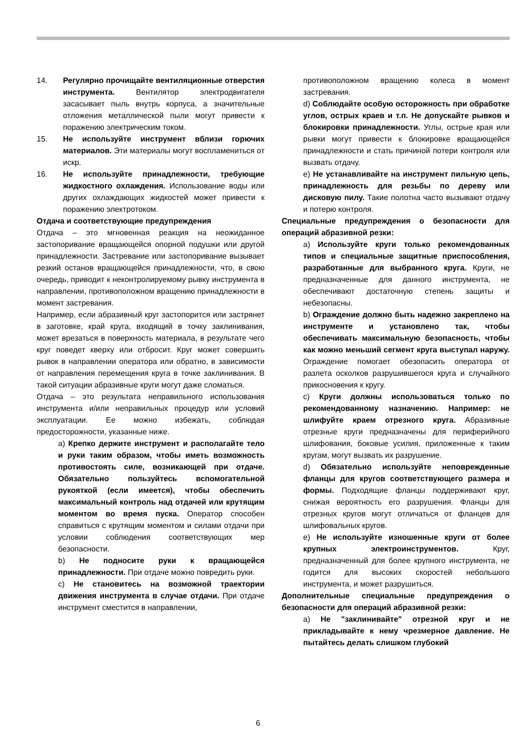14. Регулярно прочищайте вентиляционные отверстия инструмента. Вентилятор электродвигателя засасывает пыль внутрь корпуса, а значительные отложения металлической пыли могут привести к поражению электрическим током.
15. Не используйте инструмент вблизи горючих материалов. Эти материалы могут воспламениться от искр.
16. Не используйте принадлежности, требующие жидкостного охлаждения. Использование воды или других охлаждающих жидкостей может привести к поражению электротоком.
Отдача и соответствующие предупреждения
Отдача – это мгновенная реакция на неожиданное застопоривание вращающейся опорной подушки или другой принадлежности. Застревание или застопоривание вызывает резкий останов вращающейся принадлежности, что, в свою очередь, приводит к неконтролируемому рывку инструмента в направлении, противоположном вращению принадлежности в момент застревания.
Например, если абразивный круг застопорится или застрянет в заготовке, край круга, входящий в точку заклинивания, может врезаться в поверхность материала, в результате чего круг поведет кверху или отбросит. Круг может совершить рывок в направлении оператора или обратно, в зависимости от направления перемещения круга в точке заклинивания. В такой ситуации абразивные круги могут даже сломаться.
Отдача – это результата неправильного использования инструмента и/или неправильных процедур или условий эксплуатации. Ее можно избежать, соблюдая предосторожности, указанные ниже.
a) Крепко держите инструмент и располагайте тело и руки таким образом, чтобы иметь возможность противостоять силе, возникающей при отдаче. Обязательно пользуйтесь вспомогательной рукояткой (если имеется), чтобы обеспечить максимальный контроль над отдачей или крутящим моментом во время пуска. Оператор способен справиться с крутящим моментом и силами отдачи при условии соблюдения соответствующих мер безопасности.
b) Не подносите руки к вращающейся принадлежности. При отдаче можно повредить руки.
c) Не становитесь на возможной траектории движения инструмента в случае отдачи. При отдаче инструмент сместится в направлении,
противоположном вращению колеса в момент застревания.
d) Соблюдайте особую осторожность при обработке углов, острых краев и т.п. Не допускайте рывков и блокировки принадлежности. Углы, острые края или рывки могут привести к блокировке вращающейся принадлежности и стать причиной потери контроля или вызвать отдачу.
e) Не устанавливайте на инструмент пильную цепь, принадлежность для резьбы по дереву или дисковую пилу. Такие полотна часто вызывают отдачу и потерю контроля.
Специальные предупреждения о безопасности для операций абразивной резки:
a) Используйте круги только рекомендованных типов и специальные защитные приспособления, разработанные для выбранного круга. Круги, не предназначенные для данного инструмента, не обеспечивают достаточную степень защиты и небезопасны.
b) Ограждение должно быть надежно закреплено на инструменте и установлено так, чтобы обеспечивать максимальную безопасность, чтобы как можно меньший сегмент круга выступал наружу. Ограждение помогает обезопасить оператора от разлета осколков разрушившегося круга и случайного прикосновения к кругу.
c) Круги должны использоваться только по рекомендованному назначению. Например: не шлифуйте краем отрезного круга. Абразивные отрезные круги предназначены для периферийного шлифования, боковые усилия, приложенные к таким кругам, могут вызвать их разрушение.
d) Обязательно используйте неповрежденные фланцы для кругов соответствующего размера и формы. Подходящие фланцы поддерживают круг, снижая вероятность его разрушения. Фланцы для отрезных кругов могут отличаться от фланцев для шлифовальных кругов.
e) Не используйте изношенные круги от более крупных электроинструментов. Круг, предназначенный для более крупного инструмента, не годится для высоких скоростей небольшого инструмента, и может разрушиться.
Дополнительные специальные предупреждения о безопасности для операций абразивной резки:
a) Не "заклинивайте" отрезной круг и не прикладывайте к нему чрезмерное давление. Не пытайтесь делать слишком глубокий
6